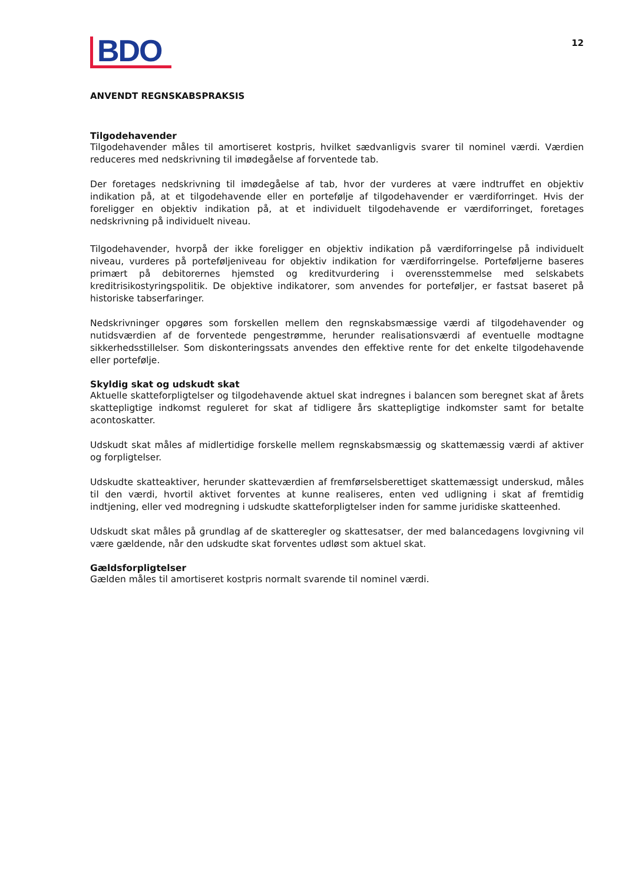BDO
12
ANVENDT REGNSKABSPRAKSIS
Tilgodehavender
Tilgodehavender måles til amortiseret kostpris, hvilket sædvanligvis svarer til nominel værdi. Værdien reduceres med nedskrivning til imødegåelse af forventede tab.
Der foretages nedskrivning til imødegåelse af tab, hvor der vurderes at være indtruffet en objektiv indikation på, at et tilgodehavende eller en portefølje af tilgodehavender er værdiforringet. Hvis der foreligger en objektiv indikation på, at et individuelt tilgodehavende er værdiforringet, foretages nedskrivning på individuelt niveau.
Tilgodehavender, hvorpå der ikke foreligger en objektiv indikation på værdiforringelse på individuelt niveau, vurderes på porteføljeniveau for objektiv indikation for værdiforringelse. Porteføljerne baseres primært på debitorernes hjemsted og kreditvurdering i overensstemmelse med selskabets kreditrisikostyringspolitik. De objektive indikatorer, som anvendes for porteføljer, er fastsat baseret på historiske tabserfaringer.
Nedskrivninger opgøres som forskellen mellem den regnskabsmæssige værdi af tilgodehavender og nutidsværdien af de forventede pengestrømme, herunder realisationsværdi af eventuelle modtagne sikkerhedsstillelser. Som diskonteringssats anvendes den effektive rente for det enkelte tilgodehavende eller portefølje.
Skyldig skat og udskudt skat
Aktuelle skatteforpligtelser og tilgodehavende aktuel skat indregnes i balancen som beregnet skat af årets skattepligtige indkomst reguleret for skat af tidligere års skattepligtige indkomster samt for betalte acontoskatter.
Udskudt skat måles af midlertidige forskelle mellem regnskabsmæssig og skattemæssig værdi af aktiver og forpligtelser.
Udskudte skatteaktiver, herunder skatteværdien af fremførselsberettiget skattemæssigt underskud, måles til den værdi, hvortil aktivet forventes at kunne realiseres, enten ved udligning i skat af fremtidig indtjening, eller ved modregning i udskudte skatteforpligtelser inden for samme juridiske skatteenhed.
Udskudt skat måles på grundlag af de skatteregler og skattesatser, der med balancedagens lovgivning vil være gældende, når den udskudte skat forventes udløst som aktuel skat.
Gældsforpligtelser
Gælden måles til amortiseret kostpris normalt svarende til nominel værdi.